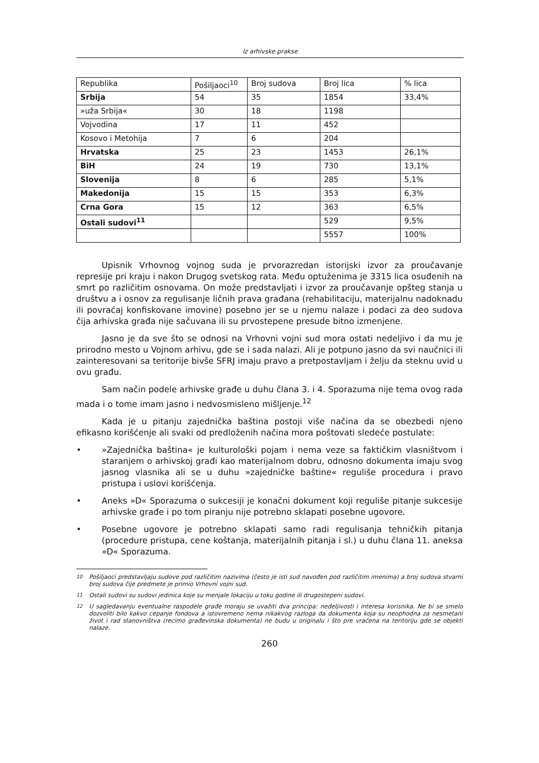Iz arhivske prakse
| Republika | Pošiljaoci<sup>10</sup> | Broj sudova | Broj lica | % lica |
| --- | --- | --- | --- | --- |
| Srbija | 54 | 35 | 1854 | 33,4% |
| »uža Srbija« | 30 | 18 | 1198 | |
| Vojvodina | 17 | 11 | 452 | |
| Kosovo i Metohija | 7 | 6 | 204 | |
| Hrvatska | 25 | 23 | 1453 | 26,1% |
| BiH | 24 | 19 | 730 | 13,1% |
| Slovenija | 8 | 6 | 285 | 5,1% |
| Makedonija | 15 | 15 | 353 | 6,3% |
| Crna Gora | 15 | 12 | 363 | 6,5% |
| Ostali sudovi<sup>11</sup> | | | 529 | 9,5% |
| | | | 5557 | 100% |
Upisnik Vrhovnog vojnog suda je prvorazredan istorijski izvor za proučavanje represije pri kraju i nakon Drugog svetskog rata. Među optuženima je 3315 lica osuđenih na smrt po različitim osnovama. On može predstavljati i izvor za proučavanje opšteg stanja u društvu a i osnov za regulisanje ličnih prava građana (rehabilitaciju, materijalnu nadoknadu ili povraćaj konfiskovane imovine) posebno jer se u njemu nalaze i podaci za deo sudova čija arhivska građa nije sačuvana ili su prvostepene presude bitno izmenjene.
Jasno je da sve što se odnosi na Vrhovni vojni sud mora ostati nedeljivo i da mu je prirodno mesto u Vojnom arhivu, gde se i sada nalazi. Ali je potpuno jasno da svi naučnici ili zainteresovani sa teritorije bivše SFRJ imaju pravo a pretpostavljam i želju da steknu uvid u ovu građu.
Sam način podele arhivske građe u duhu člana 3. i 4. Sporazuma nije tema ovog rada mada i o tome imam jasno i nedvosmisleno mišljenje.<sup>12</sup>
Kada je u pitanju zajednička baština postoji više načina da se obezbedi njeno efikasno korišćenje ali svaki od predloženih načina mora poštovati sledeće postulate:
• »Zajednička baština« je kulturološki pojam i nema veze sa faktičkim vlasništvom i staranjem o arhivskoj građi kao materijalnom dobru, odnosno dokumenta imaju svog jasnog vlasnika ali se u duhu »zajedničke baštine« reguliše procedura i pravo pristupa i uslovi korišćenja.
• Aneks »D« Sporazuma o sukcesiji je konačni dokument koji reguliše pitanje sukcesije arhivske građe i po tom piranju nije potrebno sklapati posebne ugovore.
• Posebne ugovore je potrebno sklapati samo radi regulisanja tehničkih pitanja (procedure pristupa, cene koštanja, materijalnih pitanja i sl.) u duhu člana 11. aneksa »D« Sporazuma.
<sup>10</sup> Pošiljaoci predstavljaju sudove pod različitim nazivima (često je isti sud navođen pod različitim imenima) a broj sudova stvarni broj sudova čije predmete je primio Vrhovni vojni sud.
<sup>11</sup> Ostali sudovi su sudovi jedinica koje su menjale lokaciju u toku godine ili drugostepeni sudovi.
<sup>12</sup> U sagledavanju eventualne raspodele građe moraju se uvažiti dva principa: nedeljivosti i interesa korisnika. Ne bi se smelo dozvoliti bilo kakvo cepanje fondova a istovremeno nema nikakvog razloga da dokumenta koja su neophodna za nesmetani život i rad stanovništva (recimo građevinska dokumenta) ne budu u originalu i što pre vraćena na teritoriju gde se objekti nalaze.
260